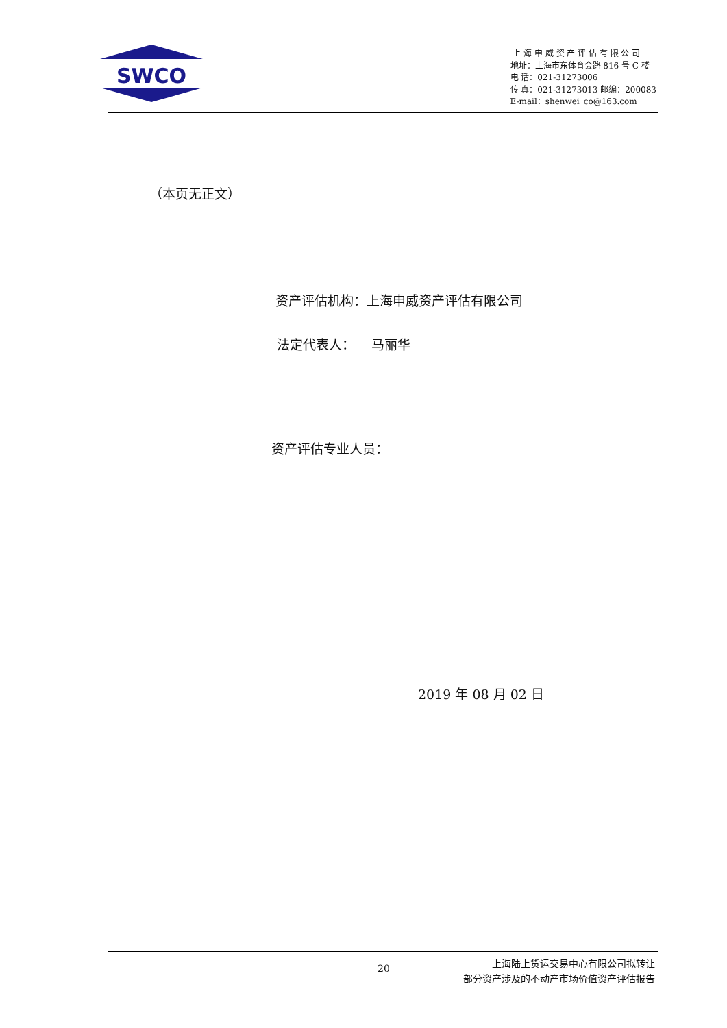SWCO
上 海 申 威 资 产 评 估 有 限 公 司
地址：上海市东体育会路 816 号 C 楼
电 话：021-31273006
传 真：021-31273013 邮编：200083
E-mail：shenwei_co@163.com
（本页无正文）
资产评估机构：上海申威资产评估有限公司
法定代表人： 马丽华
资产评估专业人员：
2019 年 08 月 02 日
20
上海陆上货运交易中心有限公司拟转让
部分资产涉及的不动产市场价值资产评估报告